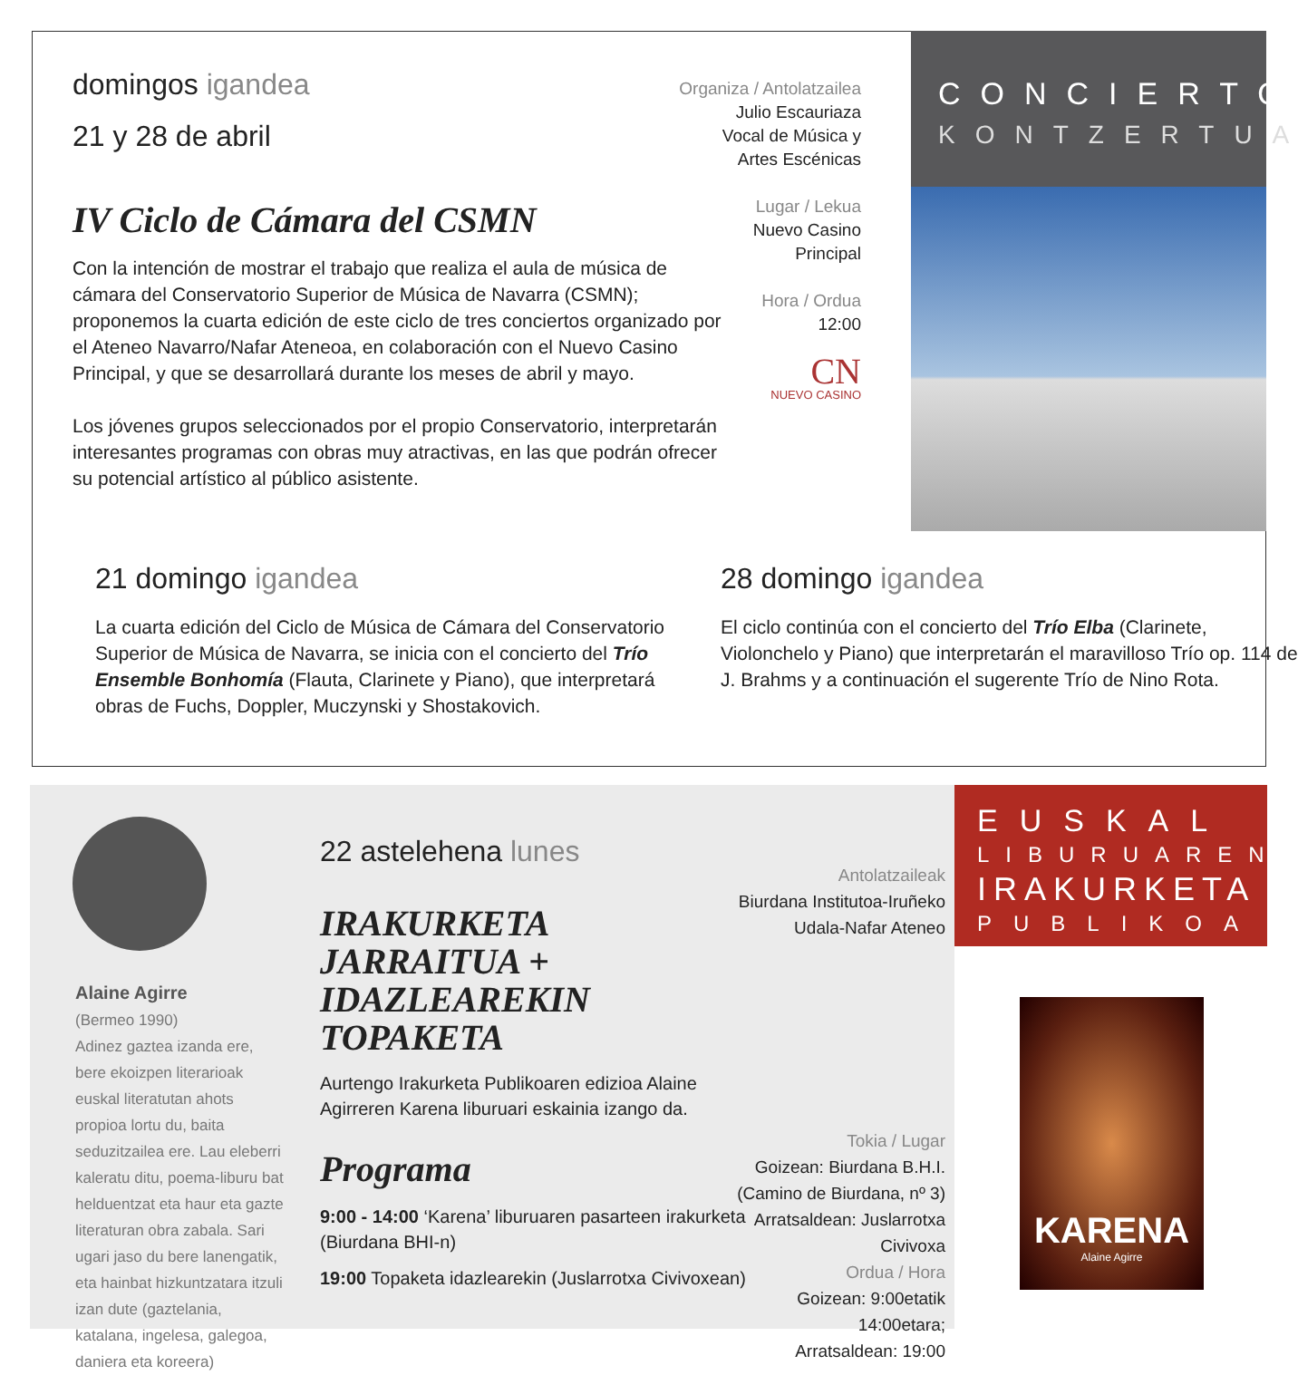domingos igandea
21 y 28 de abril
IV Ciclo de Cámara del CSMN
Con la intención de mostrar el trabajo que realiza el aula de música de cámara del Conservatorio Superior de Música de Navarra (CSMN); proponemos la cuarta edición de este ciclo de tres conciertos organizado por el Ateneo Navarro/Nafar Ateneoa, en colaboración con el Nuevo Casino Principal, y que se desarrollará durante los meses de abril y mayo.
Los jóvenes grupos seleccionados por el propio Conservatorio, interpretarán interesantes programas con obras muy atractivas, en las que podrán ofrecer su potencial artístico al público asistente.
Organiza / Antolatzailea
Julio Escauriaza
Vocal de Música y
Artes Escénicas
Lugar / Lekua
Nuevo Casino
Principal
Hora / Ordua
12:00
CN
NUEVO CASINO
CONCIERTO
KONTZERTUA
21 domingo igandea
La cuarta edición del Ciclo de Música de Cámara del Conservatorio Superior de Música de Navarra, se inicia con el concierto del Trío Ensemble Bonhomía (Flauta, Clarinete y Piano), que interpretará obras de Fuchs, Doppler, Muczynski y Shostakovich.
28 domingo igandea
El ciclo continúa con el concierto del Trío Elba (Clarinete, Violonchelo y Piano) que interpretarán el maravilloso Trío op. 114 de J. Brahms y a continuación el sugerente Trío de Nino Rota.
Alaine Agirre
(Bermeo 1990)
Adinez gaztea izanda ere, bere ekoizpen literarioak euskal literatutan ahots propioa lortu du, baita seduzitzailea ere. Lau eleberri kaleratu ditu, poema-liburu bat helduentzat eta haur eta gazte literaturan obra zabala. Sari ugari jaso du bere lanengatik, eta hainbat hizkuntzatara itzuli izan dute (gaztelania, katalana, ingelesa, galegoa, daniera eta koreera)
22 astelehena lunes
IRAKURKETA JARRAITUA + IDAZLEAREKIN TOPAKETA
Aurtengo Irakurketa Publikoaren edizioa Alaine Agirreren Karena liburuari eskainia izango da.
Programa
9:00 - 14:00 ‘Karena’ liburuaren pasarteen irakurketa (Biurdana BHI-n)
19:00 Topaketa idazlearekin (Juslarrotxa Civivoxean)
Antolatzaileak
Biurdana Institutoa-Iruñeko Udala-Nafar Ateneo
Tokia / Lugar
Goizean: Biurdana B.H.I.
(Camino de Biurdana, nº 3)
Arratsaldean: Juslarrotxa Civivoxa
Ordua / Hora
Goizean: 9:00etatik 14:00etara;
Arratsaldean: 19:00
EUSKAL
LIBURUAREN
IRAKURKETA
PUBLIKOA
KARENA
Alaine Agirre